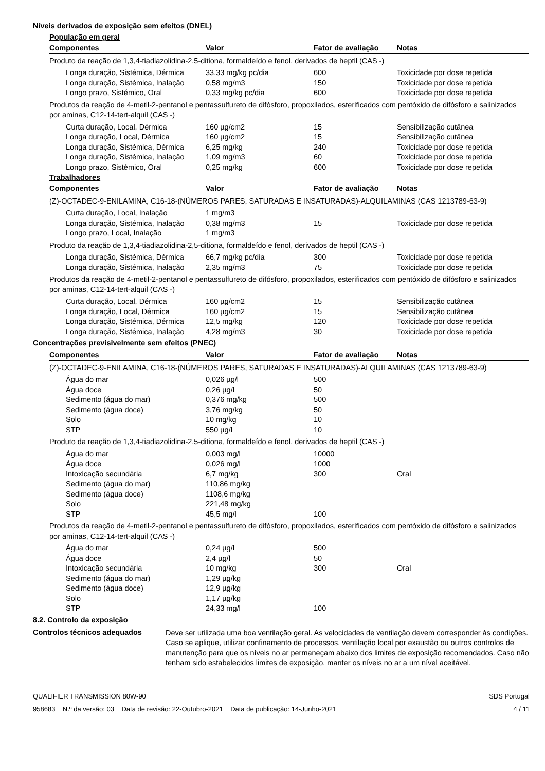Níveis derivados de exposição sem efeitos (DNEL)
População em geral
| Componentes | Valor | Fator de avaliação | Notas |
| --- | --- | --- | --- |
| Produto da reação de 1,3,4-tiadiazolidina-2,5-ditiona, formaldeído e fenol, derivados de heptil (CAS -) | | | |
| Longa duração, Sistémica, Dérmica | 33,33 mg/kg pc/dia | 600 | Toxicidade por dose repetida |
| Longa duração, Sistémica, Inalação | 0,58 mg/m3 | 150 | Toxicidade por dose repetida |
| Longo prazo, Sistémico, Oral | 0,33 mg/kg pc/dia | 600 | Toxicidade por dose repetida |
| Produtos da reação de 4-metil-2-pentanol e pentassulfureto de difósforo, propoxilados, esterificados com pentóxido de difósforo e salinizados por aminas, C12-14-tert-alquil (CAS -) | | | |
| Curta duração, Local, Dérmica | 160 µg/cm2 | 15 | Sensibilização cutânea |
| Longa duração, Local, Dérmica | 160 µg/cm2 | 15 | Sensibilização cutânea |
| Longa duração, Sistémica, Dérmica | 6,25 mg/kg | 240 | Toxicidade por dose repetida |
| Longa duração, Sistémica, Inalação | 1,09 mg/m3 | 60 | Toxicidade por dose repetida |
| Longo prazo, Sistémico, Oral | 0,25 mg/kg | 600 | Toxicidade por dose repetida |
Trabalhadores
| Componentes | Valor | Fator de avaliação | Notas |
| --- | --- | --- | --- |
| (Z)-OCTADEC-9-ENILAMINA, C16-18-(NÚMEROS PARES, SATURADAS E INSATURADAS)-ALQUILAMINAS (CAS 1213789-63-9) | | | |
| Curta duração, Local, Inalação | 1 mg/m3 | | |
| Longa duração, Sistémica, Inalação | 0,38 mg/m3 | 15 | Toxicidade por dose repetida |
| Longo prazo, Local, Inalação | 1 mg/m3 | | |
| Produto da reação de 1,3,4-tiadiazolidina-2,5-ditiona, formaldeído e fenol, derivados de heptil (CAS -) | | | |
| Longa duração, Sistémica, Dérmica | 66,7 mg/kg pc/dia | 300 | Toxicidade por dose repetida |
| Longa duração, Sistémica, Inalação | 2,35 mg/m3 | 75 | Toxicidade por dose repetida |
| Produtos da reação de 4-metil-2-pentanol e pentassulfureto de difósforo, propoxilados, esterificados com pentóxido de difósforo e salinizados por aminas, C12-14-tert-alquil (CAS -) | | | |
| Curta duração, Local, Dérmica | 160 µg/cm2 | 15 | Sensibilização cutânea |
| Longa duração, Local, Dérmica | 160 µg/cm2 | 15 | Sensibilização cutânea |
| Longa duração, Sistémica, Dérmica | 12,5 mg/kg | 120 | Toxicidade por dose repetida |
| Longa duração, Sistémica, Inalação | 4,28 mg/m3 | 30 | Toxicidade por dose repetida |
Concentrações previsivelmente sem efeitos (PNEC)
| Componentes | Valor | Fator de avaliação | Notas |
| --- | --- | --- | --- |
| (Z)-OCTADEC-9-ENILAMINA, C16-18-(NÚMEROS PARES, SATURADAS E INSATURADAS)-ALQUILAMINAS (CAS 1213789-63-9) | | | |
| Água do mar | 0,026 µg/l | 500 | |
| Água doce | 0,26 µg/l | 50 | |
| Sedimento (água do mar) | 0,376 mg/kg | 500 | |
| Sedimento (água doce) | 3,76 mg/kg | 50 | |
| Solo | 10 mg/kg | 10 | |
| STP | 550 µg/l | 10 | |
| Produto da reação de 1,3,4-tiadiazolidina-2,5-ditiona, formaldeído e fenol, derivados de heptil (CAS -) | | | |
| Água do mar | 0,003 mg/l | 10000 | |
| Água doce | 0,026 mg/l | 1000 | |
| Intoxicação secundária | 6,7 mg/kg | 300 | Oral |
| Sedimento (água do mar) | 110,86 mg/kg | | |
| Sedimento (água doce) | 1108,6 mg/kg | | |
| Solo | 221,48 mg/kg | | |
| STP | 45,5 mg/l | 100 | |
| Produtos da reação de 4-metil-2-pentanol e pentassulfureto de difósforo, propoxilados, esterificados com pentóxido de difósforo e salinizados por aminas, C12-14-tert-alquil (CAS -) | | | |
| Água do mar | 0,24 µg/l | 500 | |
| Água doce | 2,4 µg/l | 50 | |
| Intoxicação secundária | 10 mg/kg | 300 | Oral |
| Sedimento (água do mar) | 1,29 µg/kg | | |
| Sedimento (água doce) | 12,9 µg/kg | | |
| Solo | 1,17 µg/kg | | |
| STP | 24,33 mg/l | 100 | |
8.2. Controlo da exposição
Controlos técnicos adequados
Deve ser utilizada uma boa ventilação geral. As velocidades de ventilação devem corresponder às condições. Caso se aplique, utilizar confinamento de processos, ventilação local por exaustão ou outros controlos de manutenção para que os níveis no ar permaneçam abaixo dos limites de exposição recomendados. Caso não tenham sido estabelecidos limites de exposição, manter os níveis no ar a um nível aceitável.
QUALIFIER TRANSMISSION 80W-90 SDS Portugal
958683 N.º da versão: 03 Data de revisão: 22-Outubro-2021 Data de publicação: 14-Junho-2021 4 / 11